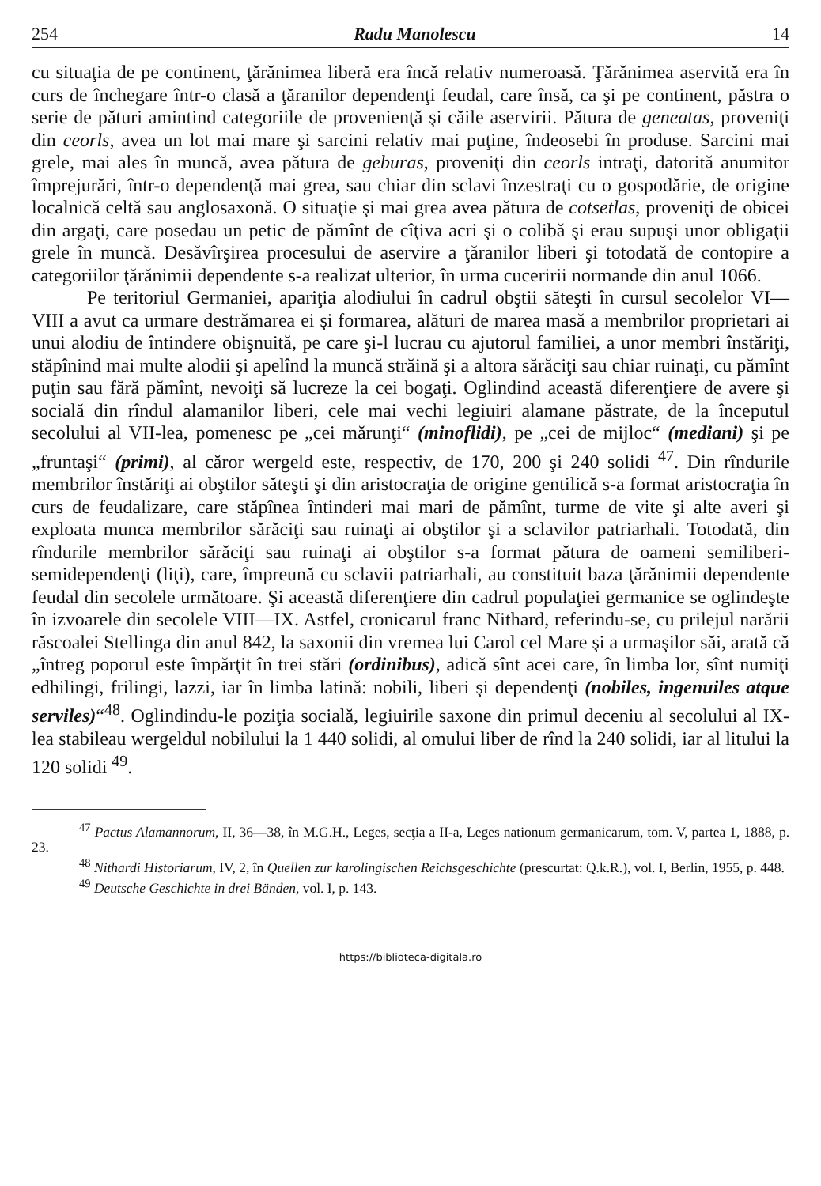254 Radu Manolescu 14
cu situaţia de pe continent, ţărănimea liberă era încă relativ numeroasă. Ţărănimea aservită era în curs de închegare într-o clasă a ţăranilor dependenţi feudal, care însă, ca şi pe continent, păstra o serie de pături amintind categoriile de provenienţă şi căile aservirii. Pătura de geneatas, proveniţi din ceorls, avea un lot mai mare şi sarcini relativ mai puţine, îndeosebi în produse. Sarcini mai grele, mai ales în muncă, avea pătura de geburas, proveniţi din ceorls intraţi, datorită anumitor împrejurări, într-o dependenţă mai grea, sau chiar din sclavi înzestraţi cu o gospodărie, de origine localnică celtă sau anglosaxonă. O situaţie şi mai grea avea pătura de cotsetlas, proveniţi de obicei din argaţi, care posedau un petic de pămînt de cîţiva acri şi o colibă şi erau supuşi unor obligaţii grele în muncă. Desăvîrşirea procesului de aservire a ţăranilor liberi şi totodată de contopire a categoriilor ţărănimii dependente s-a realizat ulterior, în urma cuceririi normande din anul 1066.
Pe teritoriul Germaniei, apariţia alodiului în cadrul obştii săteşti în cursul secolelor VI—VIII a avut ca urmare destrămarea ei şi formarea, alături de marea masă a membrilor proprietari ai unui alodiu de întindere obişnuită, pe care şi-l lucrau cu ajutorul familiei, a unor membri înstăriţi, stăpînind mai multe alodii şi apelînd la muncă străină şi a altora sărăciţi sau chiar ruinaţi, cu pămînt puţin sau fără pămînt, nevoiţi să lucreze la cei bogaţi. Oglindind această diferenţiere de avere şi socială din rîndul alamanilor liberi, cele mai vechi legiuiri alamane păstrate, de la începutul secolului al VII-lea, pomenesc pe „cei mărunţi“ (minoflidi), pe „cei de mijloc“ (mediani) şi pe „fruntaşi“ (primi), al căror wergeld este, respectiv, de 170, 200 şi 240 solidi <sup>47</sup>. Din rîndurile membrilor înstăriţi ai obştilor săteşti şi din aristocraţia de origine gentilică s-a format aristocraţia în curs de feudalizare, care stăpînea întinderi mai mari de pămînt, turme de vite şi alte averi şi exploata munca membrilor sărăciţi sau ruinaţi ai obştilor şi a sclavilor patriarhali. Totodată, din rîndurile membrilor sărăciţi sau ruinaţi ai obştilor s-a format pătura de oameni semiliberi-semidependenţi (liţi), care, împreună cu sclavii patriarhali, au constituit baza ţărănimii dependente feudal din secolele următoare. Şi această diferenţiere din cadrul populaţiei germanice se oglindeşte în izvoarele din secolele VIII—IX. Astfel, cronicarul franc Nithard, referindu-se, cu prilejul narării răscoalei Stellinga din anul 842, la saxonii din vremea lui Carol cel Mare şi a urmaşilor săi, arată că „întreg poporul este împărţit în trei stări (ordinibus), adică sînt acei care, în limba lor, sînt numiţi edhilingi, frilingi, lazzi, iar în limba latină: nobili, liberi şi dependenţi (nobiles, ingenuiles atque serviles)“<sup>48</sup>. Oglindindu-le poziţia socială, legiuirile saxone din primul deceniu al secolului al IX-lea stabileau wergeldul nobilului la 1 440 solidi, al omului liber de rînd la 240 solidi, iar al litului la 120 solidi <sup>49</sup>.
<sup>47</sup> Pactus Alamannorum, II, 36—38, în M.G.H., Leges, secţia a II-a, Leges nationum germanicarum, tom. V, partea 1, 1888, p. 23.
<sup>48</sup> Nithardi Historiarum, IV, 2, în Quellen zur karolingischen Reichsgeschichte (prescurtat: Q.k.R.), vol. I, Berlin, 1955, p. 448.
<sup>49</sup> Deutsche Geschichte in drei Bänden, vol. I, p. 143.
https://biblioteca-digitala.ro